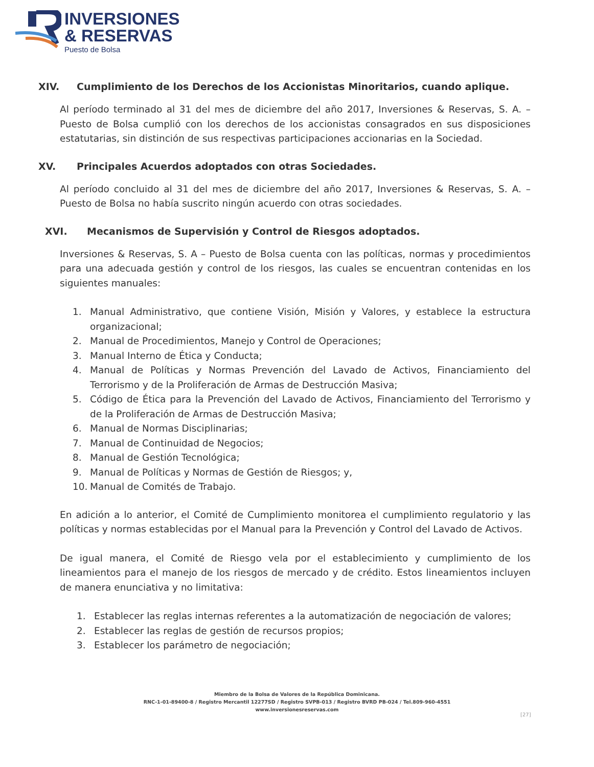INVERSIONES
& RESERVAS
Puesto de Bolsa
XIV. Cumplimiento de los Derechos de los Accionistas Minoritarios, cuando aplique.
Al período terminado al 31 del mes de diciembre del año 2017, Inversiones & Reservas, S. A. – Puesto de Bolsa cumplió con los derechos de los accionistas consagrados en sus disposiciones estatutarias, sin distinción de sus respectivas participaciones accionarias en la Sociedad.
XV. Principales Acuerdos adoptados con otras Sociedades.
Al período concluido al 31 del mes de diciembre del año 2017, Inversiones & Reservas, S. A. – Puesto de Bolsa no había suscrito ningún acuerdo con otras sociedades.
XVI. Mecanismos de Supervisión y Control de Riesgos adoptados.
Inversiones & Reservas, S. A – Puesto de Bolsa cuenta con las políticas, normas y procedimientos para una adecuada gestión y control de los riesgos, las cuales se encuentran contenidas en los siguientes manuales:
1. Manual Administrativo, que contiene Visión, Misión y Valores, y establece la estructura organizacional;
2. Manual de Procedimientos, Manejo y Control de Operaciones;
3. Manual Interno de Ética y Conducta;
4. Manual de Políticas y Normas Prevención del Lavado de Activos, Financiamiento del Terrorismo y de la Proliferación de Armas de Destrucción Masiva;
5. Código de Ética para la Prevención del Lavado de Activos, Financiamiento del Terrorismo y de la Proliferación de Armas de Destrucción Masiva;
6. Manual de Normas Disciplinarias;
7. Manual de Continuidad de Negocios;
8. Manual de Gestión Tecnológica;
9. Manual de Políticas y Normas de Gestión de Riesgos; y,
10. Manual de Comités de Trabajo.
En adición a lo anterior, el Comité de Cumplimiento monitorea el cumplimiento regulatorio y las políticas y normas establecidas por el Manual para la Prevención y Control del Lavado de Activos.
De igual manera, el Comité de Riesgo vela por el establecimiento y cumplimiento de los lineamientos para el manejo de los riesgos de mercado y de crédito. Estos lineamientos incluyen de manera enunciativa y no limitativa:
1. Establecer las reglas internas referentes a la automatización de negociación de valores;
2. Establecer las reglas de gestión de recursos propios;
3. Establecer los parámetro de negociación;
Miembro de la Bolsa de Valores de la República Dominicana.
RNC-1-01-89400-8 / Registro Mercantil 12277SD / Registro SVPB-013 / Registro BVRD PB-024 / Tel.809-960-4551
www.inversionesreservas.com
[27]